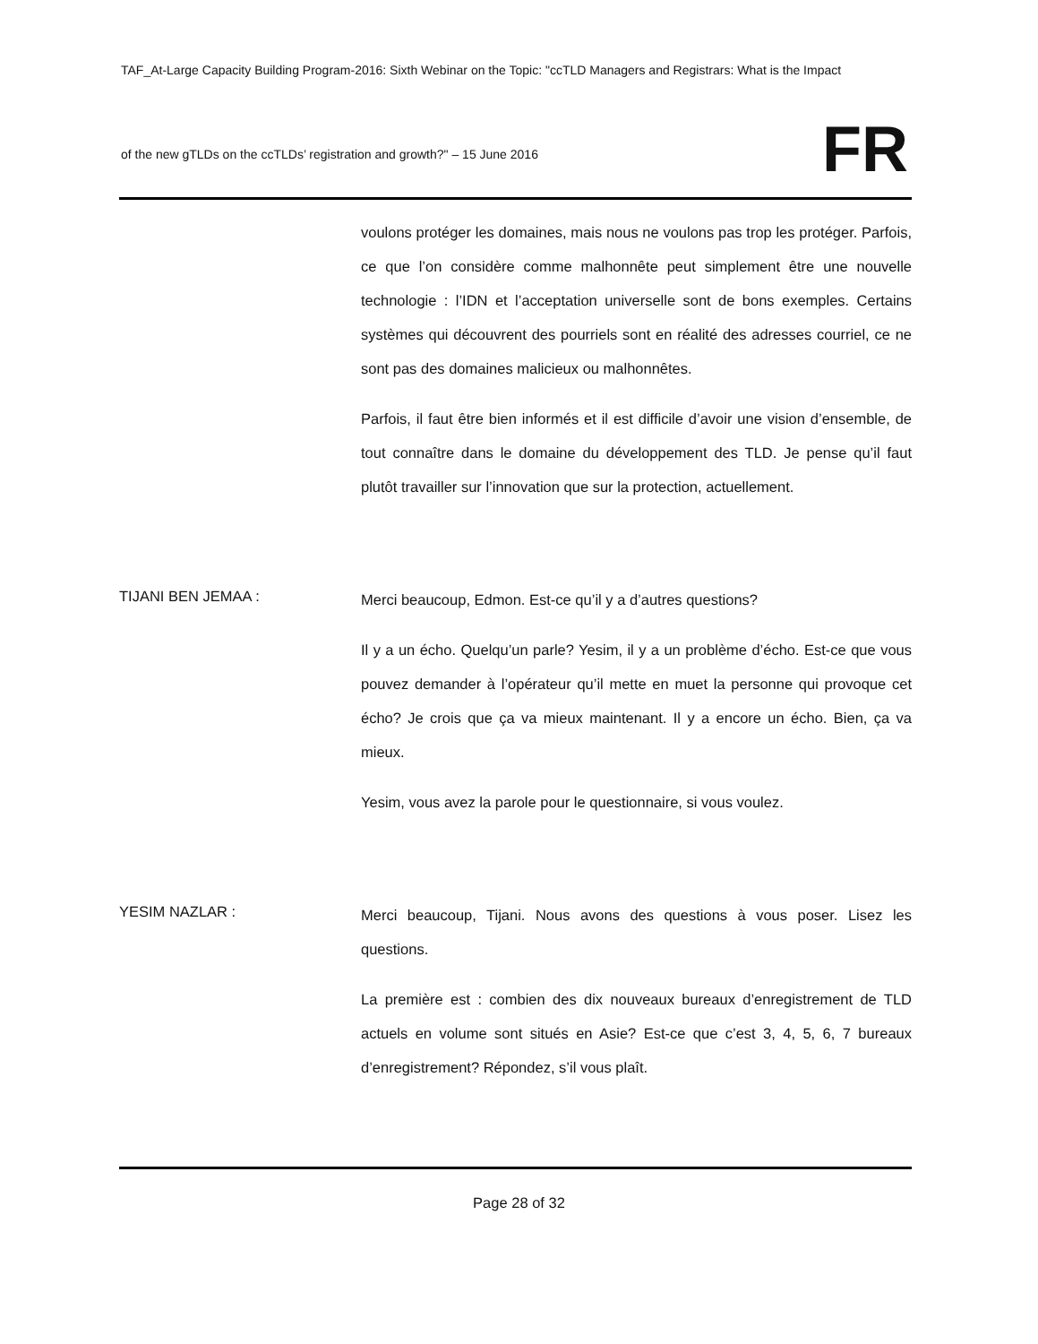TAF_At-Large Capacity Building Program-2016: Sixth Webinar on the Topic: "ccTLD Managers and Registrars: What is the Impact
of the new gTLDs on the ccTLDs’ registration and growth?" – 15 June 2016
FR
voulons protéger les domaines, mais nous ne voulons pas trop les protéger. Parfois, ce que l’on considère comme malhonnête peut simplement être une nouvelle technologie : l’IDN et l’acceptation universelle sont de bons exemples. Certains systèmes qui découvrent des pourriels sont en réalité des adresses courriel, ce ne sont pas des domaines malicieux ou malhonnêtes.
Parfois, il faut être bien informés et il est difficile d’avoir une vision d’ensemble, de tout connaître dans le domaine du développement des TLD. Je pense qu’il faut plutôt travailler sur l’innovation que sur la protection, actuellement.
TIJANI BEN JEMAA :
Merci beaucoup, Edmon. Est-ce qu’il y a d’autres questions?
Il y a un écho. Quelqu’un parle? Yesim, il y a un problème d’écho. Est-ce que vous pouvez demander à l’opérateur qu’il mette en muet la personne qui provoque cet écho? Je crois que ça va mieux maintenant. Il y a encore un écho. Bien, ça va mieux.
Yesim, vous avez la parole pour le questionnaire, si vous voulez.
YESIM NAZLAR :
Merci beaucoup, Tijani. Nous avons des questions à vous poser. Lisez les questions.
La première est : combien des dix nouveaux bureaux d’enregistrement de TLD actuels en volume sont situés en Asie? Est-ce que c’est 3, 4, 5, 6, 7 bureaux d’enregistrement? Répondez, s’il vous plaît.
Page 28 of 32